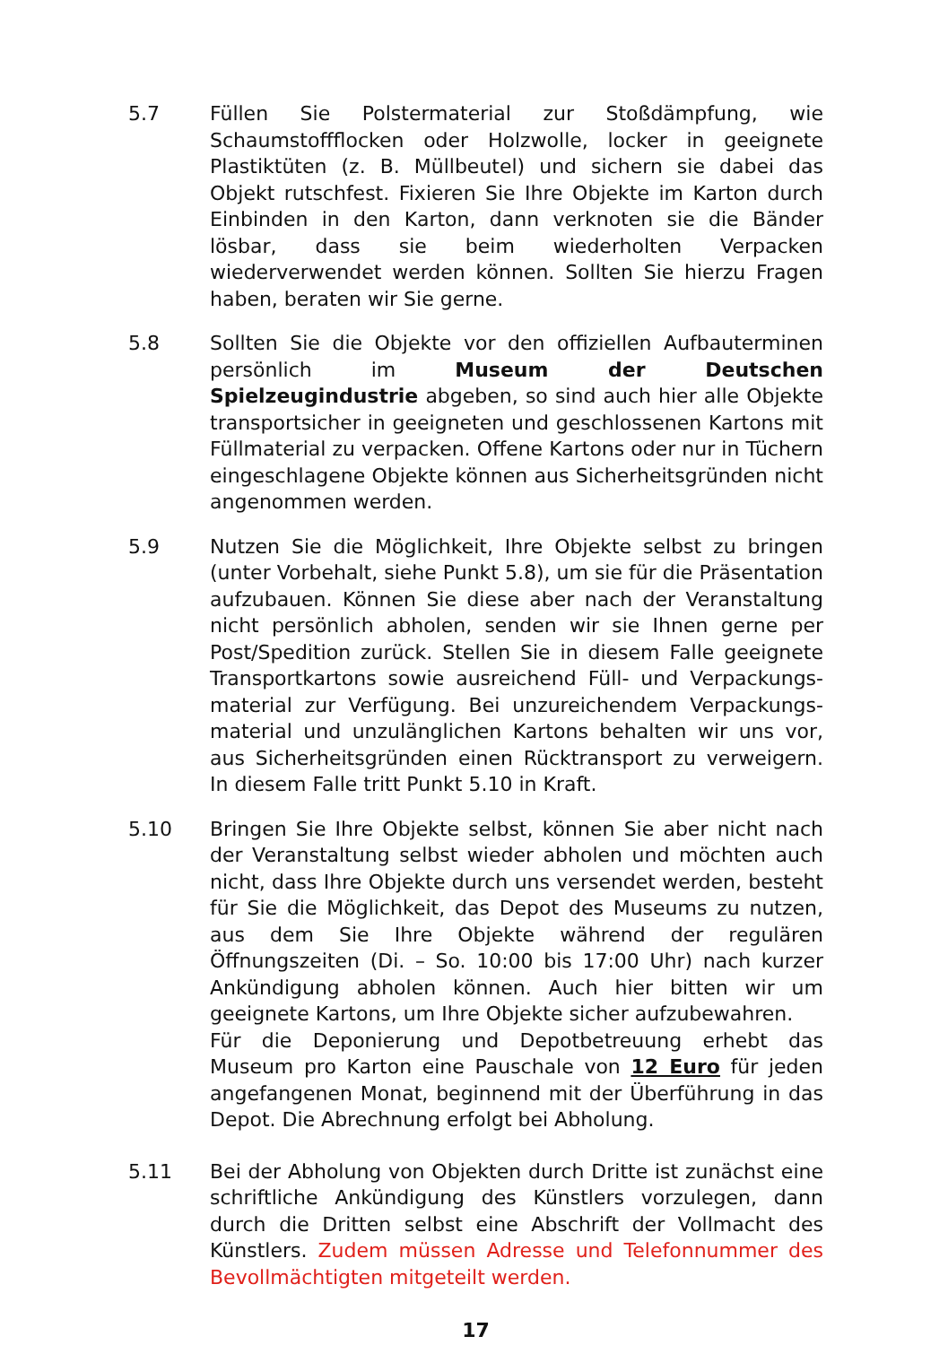5.7 Füllen Sie Polstermaterial zur Stoßdämpfung, wie Schaumstoffflocken oder Holzwolle, locker in geeignete Plastiktüten (z. B. Müllbeutel) und sichern sie dabei das Objekt rutschfest. Fixieren Sie Ihre Objekte im Karton durch Einbinden in den Karton, dann verknoten sie die Bänder lösbar, dass sie beim wiederholten Verpacken wiederverwendet werden können. Sollten Sie hierzu Fragen haben, beraten wir Sie gerne.
5.8 Sollten Sie die Objekte vor den offiziellen Aufbauterminen persönlich im Museum der Deutschen Spielzeugindustrie abgeben, so sind auch hier alle Objekte transportsicher in geeigneten und geschlossenen Kartons mit Füllmaterial zu verpacken. Offene Kartons oder nur in Tüchern eingeschlagene Objekte können aus Sicherheitsgründen nicht angenommen werden.
5.9 Nutzen Sie die Möglichkeit, Ihre Objekte selbst zu bringen (unter Vorbehalt, siehe Punkt 5.8), um sie für die Präsentation aufzubauen. Können Sie diese aber nach der Veranstaltung nicht persönlich abholen, senden wir sie Ihnen gerne per Post/Spedition zurück. Stellen Sie in diesem Falle geeignete Transportkartons sowie ausreichend Füll- und Verpackungs-material zur Verfügung. Bei unzureichendem Verpackungs-material und unzulänglichen Kartons behalten wir uns vor, aus Sicherheitsgründen einen Rücktransport zu verweigern. In diesem Falle tritt Punkt 5.10 in Kraft.
5.10 Bringen Sie Ihre Objekte selbst, können Sie aber nicht nach der Veranstaltung selbst wieder abholen und möchten auch nicht, dass Ihre Objekte durch uns versendet werden, besteht für Sie die Möglichkeit, das Depot des Museums zu nutzen, aus dem Sie Ihre Objekte während der regulären Öffnungszeiten (Di. – So. 10:00 bis 17:00 Uhr) nach kurzer Ankündigung abholen können. Auch hier bitten wir um geeignete Kartons, um Ihre Objekte sicher aufzubewahren.
Für die Deponierung und Depotbetreuung erhebt das Museum pro Karton eine Pauschale von 12 Euro für jeden angefangenen Monat, beginnend mit der Überführung in das Depot. Die Abrechnung erfolgt bei Abholung.
5.11 Bei der Abholung von Objekten durch Dritte ist zunächst eine schriftliche Ankündigung des Künstlers vorzulegen, dann durch die Dritten selbst eine Abschrift der Vollmacht des Künstlers. Zudem müssen Adresse und Telefonnummer des Bevollmächtigten mitgeteilt werden.
17